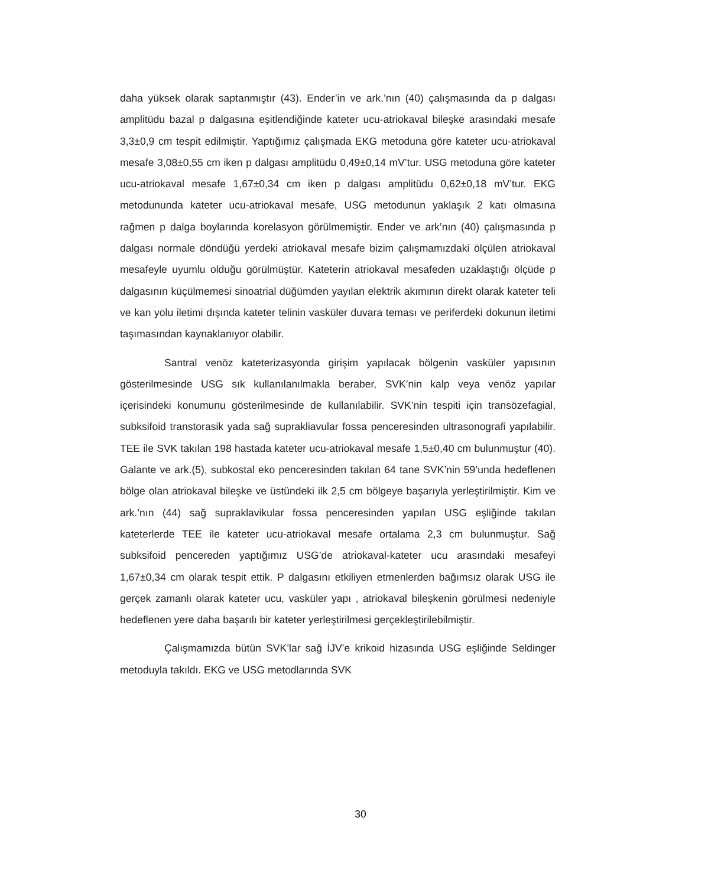daha yüksek olarak saptanmıştır (43). Ender’in ve ark.’nın (40) çalışmasında da p dalgası amplitüdu bazal p dalgasına eşitlendiğinde kateter ucu-atriokaval bileşke arasındaki mesafe 3,3±0,9 cm tespit edilmiştir. Yaptığımız çalışmada EKG metoduna göre kateter ucu-atriokaval mesafe 3,08±0,55 cm iken p dalgası amplitüdu 0,49±0,14 mV’tur. USG metoduna göre kateter ucu-atriokaval mesafe 1,67±0,34 cm iken p dalgası amplitüdu 0,62±0,18 mV’tur. EKG metodununda kateter ucu-atriokaval mesafe, USG metodunun yaklaşık 2 katı olmasına rağmen p dalga boylarında korelasyon görülmemiştir. Ender ve ark’nın (40) çalışmasında p dalgası normale döndüğü yerdeki atriokaval mesafe bizim çalışmamızdaki ölçülen atriokaval mesafeyle uyumlu olduğu görülmüştür. Kateterin atriokaval mesafeden uzaklaştığı ölçüde p dalgasının küçülmemesi sinoatrial düğümden yayılan elektrik akımının direkt olarak kateter teli ve kan yolu iletimi dışında kateter telinin vasküler duvara teması ve periferdeki dokunun iletimi taşımasından kaynaklanıyor olabilir.
Santral venöz kateterizasyonda girişim yapılacak bölgenin vasküler yapısının gösterilmesinde USG sık kullanılanılmakla beraber, SVK’nin kalp veya venöz yapılar içerisindeki konumunu gösterilmesinde de kullanılabilir. SVK’nin tespiti için transözefagial, subksifoid transtorasik yada sağ suprakliavular fossa penceresinden ultrasonografi yapılabilir. TEE ile SVK takılan 198 hastada kateter ucu-atriokaval mesafe 1,5±0,40 cm bulunmuştur (40). Galante ve ark.(5), subkostal eko penceresinden takılan 64 tane SVK’nin 59’unda hedeflenen bölge olan atriokaval bileşke ve üstündeki ilk 2,5 cm bölgeye başarıyla yerleştirilmiştir. Kim ve ark.’nın (44) sağ supraklavikular fossa penceresinden yapılan USG eşliğinde takılan kateterlerde TEE ile kateter ucu-atriokaval mesafe ortalama 2,3 cm bulunmuştur. Sağ subksifoid pencereden yaptığımız USG’de atriokaval-kateter ucu arasındaki mesafeyi 1,67±0,34 cm olarak tespit ettik. P dalgasını etkiliyen etmenlerden bağımsız olarak USG ile gerçek zamanlı olarak kateter ucu, vasküler yapı , atriokaval bileşkenin görülmesi nedeniyle hedeflenen yere daha başarılı bir kateter yerleştirilmesi gerçekleştirilebilmiştir.
Çalışmamızda bütün SVK’lar sağ İJV’e krikoid hizasında USG eşliğinde Seldinger metoduyla takıldı. EKG ve USG metodlarında SVK
30